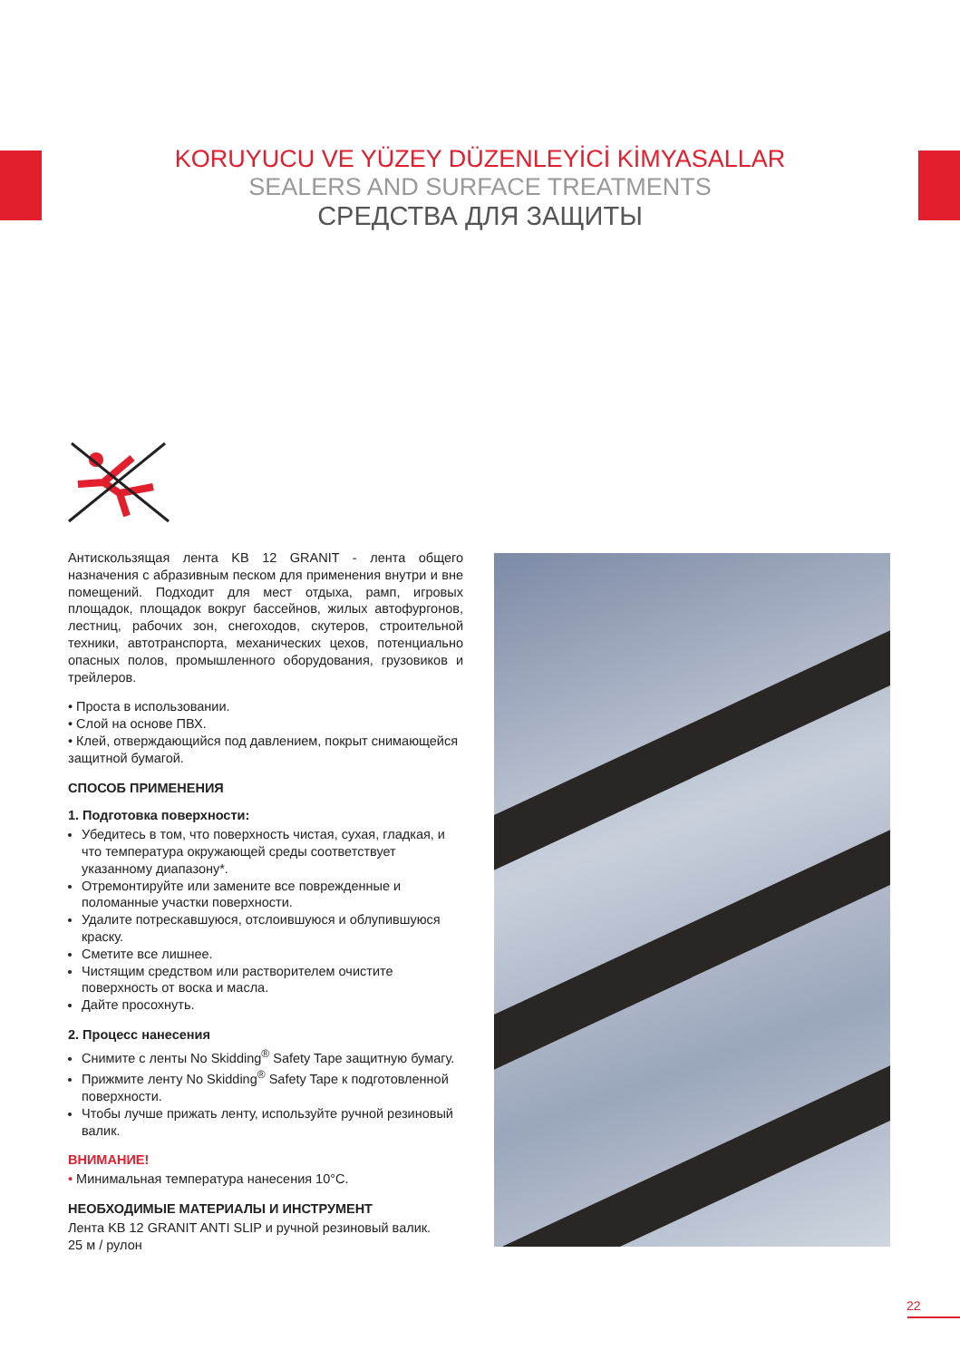KORUYUCU VE YÜZEY DÜZENLEYİCİ KİMYASALLAR
SEALERS AND SURFACE TREATMENTS
СРЕДСТВА ДЛЯ ЗАЩИТЫ
Антискользящая лента KB 12 GRANIT - лента общего назначения с абразивным песком для применения внутри и вне помещений. Подходит для мест отдыха, рамп, игровых площадок, площадок вокруг бассейнов, жилых автофургонов, лестниц, рабочих зон, снегоходов, скутеров, строительной техники, автотранспорта, механических цехов, потенциально опасных полов, промышленного оборудования, грузовиков и трейлеров.
• Проста в использовании.
• Слой на основе ПВХ.
• Клей, отверждающийся под давлением, покрыт снимающейся защитной бумагой.
СПОСОБ ПРИМЕНЕНИЯ
1. Подготовка поверхности:
Убедитесь в том, что поверхность чистая, сухая, гладкая, и что температура окружающей среды соответствует указанному диапазону*.
Отремонтируйте или замените все поврежденные и поломанные участки поверхности.
Удалите потрескавшуюся, отслоившуюся и облупившуюся краску.
Сметите все лишнее.
Чистящим средством или растворителем очистите поверхность от воска и масла.
Дайте просохнуть.
2. Процесс нанесения
Снимите с ленты No Skidding<sup>®</sup> Safety Tape защитную бумагу.
Прижмите ленту No Skidding<sup>®</sup> Safety Tape к подготовленной поверхности.
Чтобы лучше прижать ленту, используйте ручной резиновый валик.
ВНИМАНИЕ!
• Минимальная температура нанесения 10°C.
НЕОБХОДИМЫЕ МАТЕРИАЛЫ И ИНСТРУМЕНТ
Лента KB 12 GRANIT ANTI SLIP и ручной резиновый валик.
25 м / рулон
22